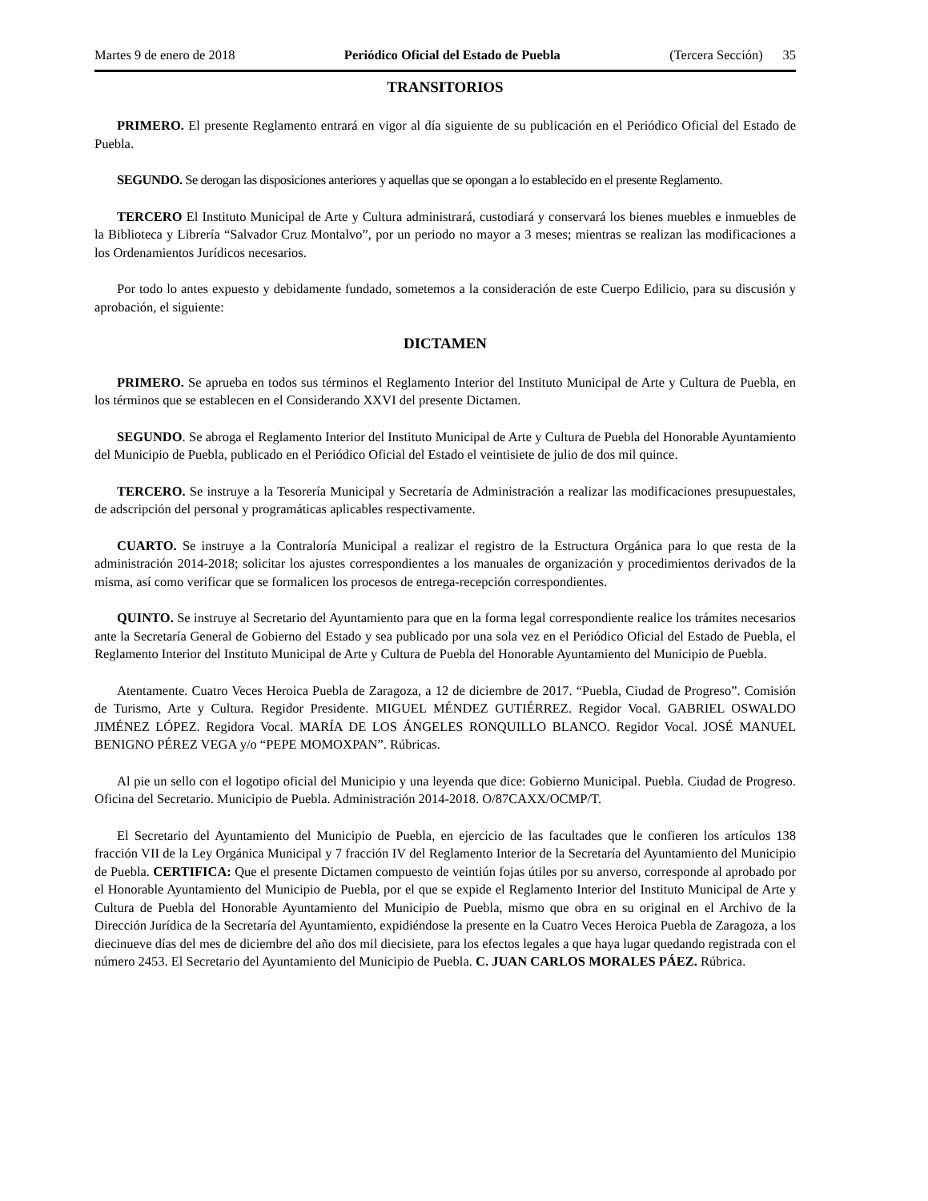Martes 9 de enero de 2018 Periódico Oficial del Estado de Puebla (Tercera Sección) 35
TRANSITORIOS
PRIMERO. El presente Reglamento entrará en vigor al día siguiente de su publicación en el Periódico Oficial del Estado de Puebla.
SEGUNDO. Se derogan las disposiciones anteriores y aquellas que se opongan a lo establecido en el presente Reglamento.
TERCERO El Instituto Municipal de Arte y Cultura administrará, custodiará y conservará los bienes muebles e inmuebles de la Biblioteca y Librería “Salvador Cruz Montalvo”, por un periodo no mayor a 3 meses; mientras se realizan las modificaciones a los Ordenamientos Jurídicos necesarios.
Por todo lo antes expuesto y debidamente fundado, sometemos a la consideración de este Cuerpo Edilicio, para su discusión y aprobación, el siguiente:
DICTAMEN
PRIMERO. Se aprueba en todos sus términos el Reglamento Interior del Instituto Municipal de Arte y Cultura de Puebla, en los términos que se establecen en el Considerando XXVI del presente Dictamen.
SEGUNDO. Se abroga el Reglamento Interior del Instituto Municipal de Arte y Cultura de Puebla del Honorable Ayuntamiento del Municipio de Puebla, publicado en el Periódico Oficial del Estado el veintisiete de julio de dos mil quince.
TERCERO. Se instruye a la Tesorería Municipal y Secretaría de Administración a realizar las modificaciones presupuestales, de adscripción del personal y programáticas aplicables respectivamente.
CUARTO. Se instruye a la Contraloría Municipal a realizar el registro de la Estructura Orgánica para lo que resta de la administración 2014-2018; solicitar los ajustes correspondientes a los manuales de organización y procedimientos derivados de la misma, así como verificar que se formalicen los procesos de entrega-recepción correspondientes.
QUINTO. Se instruye al Secretario del Ayuntamiento para que en la forma legal correspondiente realice los trámites necesarios ante la Secretaría General de Gobierno del Estado y sea publicado por una sola vez en el Periódico Oficial del Estado de Puebla, el Reglamento Interior del Instituto Municipal de Arte y Cultura de Puebla del Honorable Ayuntamiento del Municipio de Puebla.
Atentamente. Cuatro Veces Heroica Puebla de Zaragoza, a 12 de diciembre de 2017. “Puebla, Ciudad de Progreso”. Comisión de Turismo, Arte y Cultura. Regidor Presidente. MIGUEL MÉNDEZ GUTIÉRREZ. Regidor Vocal. GABRIEL OSWALDO JIMÉNEZ LÓPEZ. Regidora Vocal. MARÍA DE LOS ÁNGELES RONQUILLO BLANCO. Regidor Vocal. JOSÉ MANUEL BENIGNO PÉREZ VEGA y/o “PEPE MOMOXPAN”. Rúbricas.
Al pie un sello con el logotipo oficial del Municipio y una leyenda que dice: Gobierno Municipal. Puebla. Ciudad de Progreso. Oficina del Secretario. Municipio de Puebla. Administración 2014-2018. O/87CAXX/OCMP/T.
El Secretario del Ayuntamiento del Municipio de Puebla, en ejercicio de las facultades que le confieren los artículos 138 fracción VII de la Ley Orgánica Municipal y 7 fracción IV del Reglamento Interior de la Secretaría del Ayuntamiento del Municipio de Puebla. CERTIFICA: Que el presente Dictamen compuesto de veintiún fojas útiles por su anverso, corresponde al aprobado por el Honorable Ayuntamiento del Municipio de Puebla, por el que se expide el Reglamento Interior del Instituto Municipal de Arte y Cultura de Puebla del Honorable Ayuntamiento del Municipio de Puebla, mismo que obra en su original en el Archivo de la Dirección Jurídica de la Secretaría del Ayuntamiento, expidiéndose la presente en la Cuatro Veces Heroica Puebla de Zaragoza, a los diecinueve días del mes de diciembre del año dos mil diecisiete, para los efectos legales a que haya lugar quedando registrada con el número 2453. El Secretario del Ayuntamiento del Municipio de Puebla. C. JUAN CARLOS MORALES PÁEZ. Rúbrica.